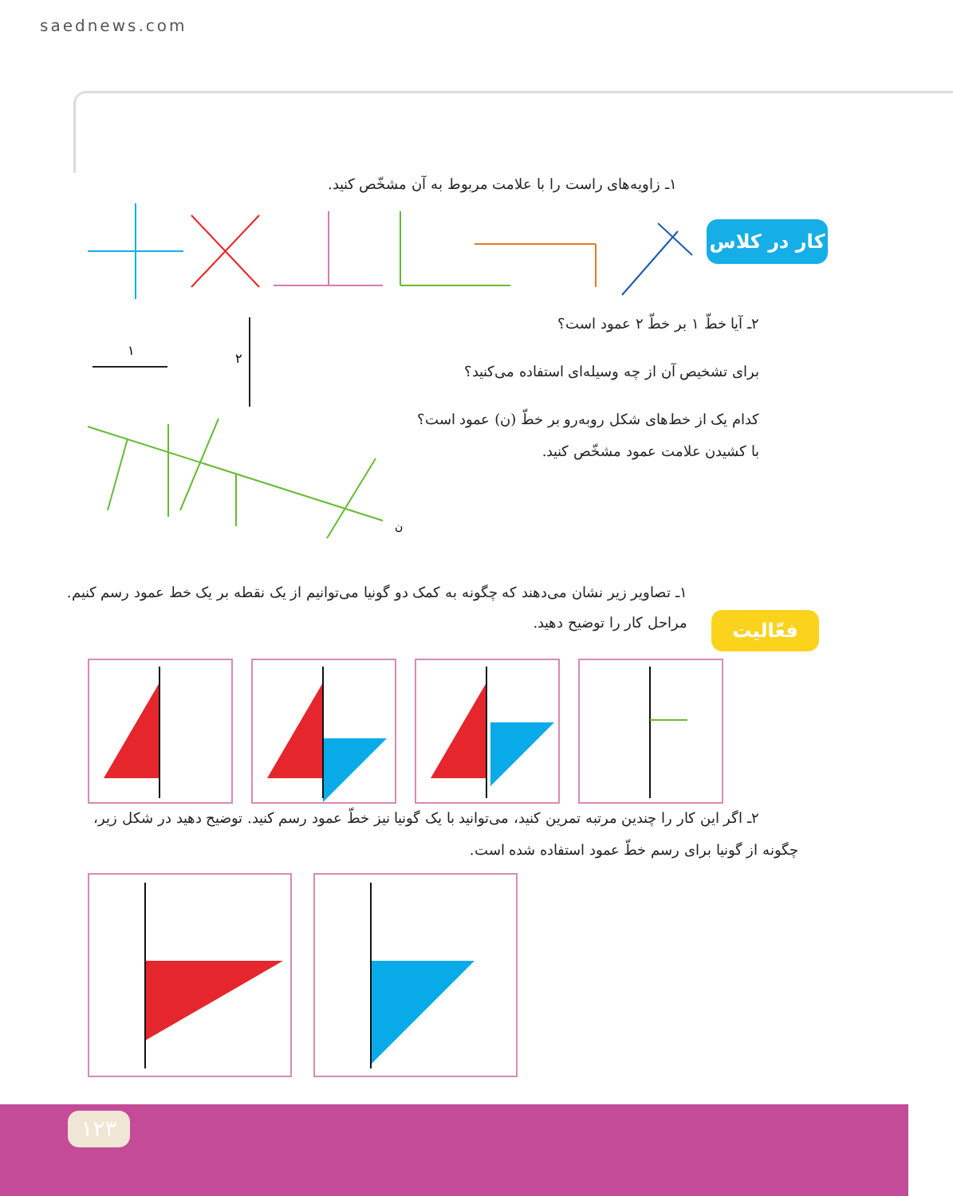saednews.com
کار در کلاس
۱ـ زاویه‌های راست را با علامت مربوط به آن مشخّص کنید.
۲ـ آیا خطّ ۱ بر خطّ ۲ عمود است؟
برای تشخیص آن از چه وسیله‌ای استفاده می‌کنید؟
کدام یک از خط‌های شکل روبه‌رو بر خطّ (ن) عمود است؟
با کشیدن علامت عمود مشخّص کنید.
۱
۲
ن
فعّالیت
۱ـ تصاویر زیر نشان می‌دهند که چگونه به کمک دو گونیا می‌توانیم از یک نقطه بر یک خط عمود رسم کنیم.
مراحل کار را توضیح دهید.
۲ـ اگر این کار را چندین مرتبه تمرین کنید، می‌توانید با یک گونیا نیز خطّ عمود رسم کنید. توضیح دهید در شکل زیر،
چگونه از گونیا برای رسم خطّ عمود استفاده شده است.
۱۲۳